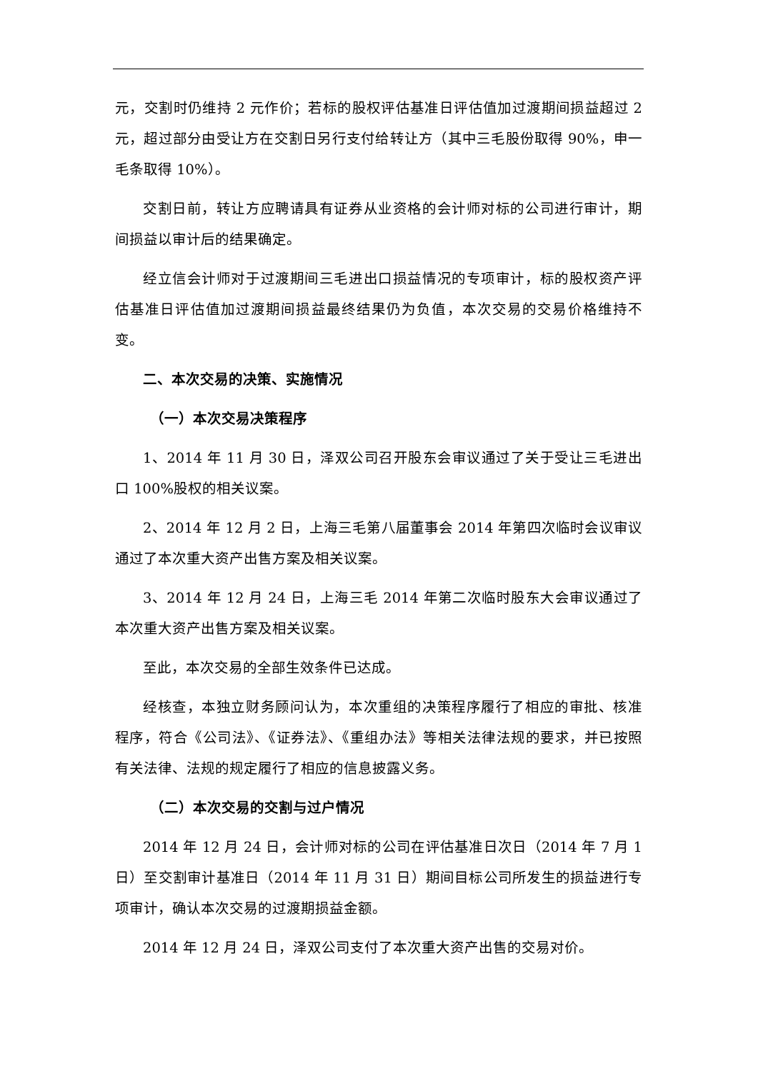元，交割时仍维持 2 元作价；若标的股权评估基准日评估值加过渡期间损益超过 2 元，超过部分由受让方在交割日另行支付给转让方（其中三毛股份取得 90%，申一毛条取得 10%）。
交割日前，转让方应聘请具有证券从业资格的会计师对标的公司进行审计，期间损益以审计后的结果确定。
经立信会计师对于过渡期间三毛进出口损益情况的专项审计，标的股权资产评估基准日评估值加过渡期间损益最终结果仍为负值，本次交易的交易价格维持不变。
二、本次交易的决策、实施情况
（一）本次交易决策程序
1、2014 年 11 月 30 日，泽双公司召开股东会审议通过了关于受让三毛进出口 100%股权的相关议案。
2、2014 年 12 月 2 日，上海三毛第八届董事会 2014 年第四次临时会议审议通过了本次重大资产出售方案及相关议案。
3、2014 年 12 月 24 日，上海三毛 2014 年第二次临时股东大会审议通过了本次重大资产出售方案及相关议案。
至此，本次交易的全部生效条件已达成。
经核查，本独立财务顾问认为，本次重组的决策程序履行了相应的审批、核准程序，符合《公司法》、《证券法》、《重组办法》等相关法律法规的要求，并已按照有关法律、法规的规定履行了相应的信息披露义务。
（二）本次交易的交割与过户情况
2014 年 12 月 24 日，会计师对标的公司在评估基准日次日（2014 年 7 月 1 日）至交割审计基准日（2014 年 11 月 31 日）期间目标公司所发生的损益进行专项审计，确认本次交易的过渡期损益金额。
2014 年 12 月 24 日，泽双公司支付了本次重大资产出售的交易对价。